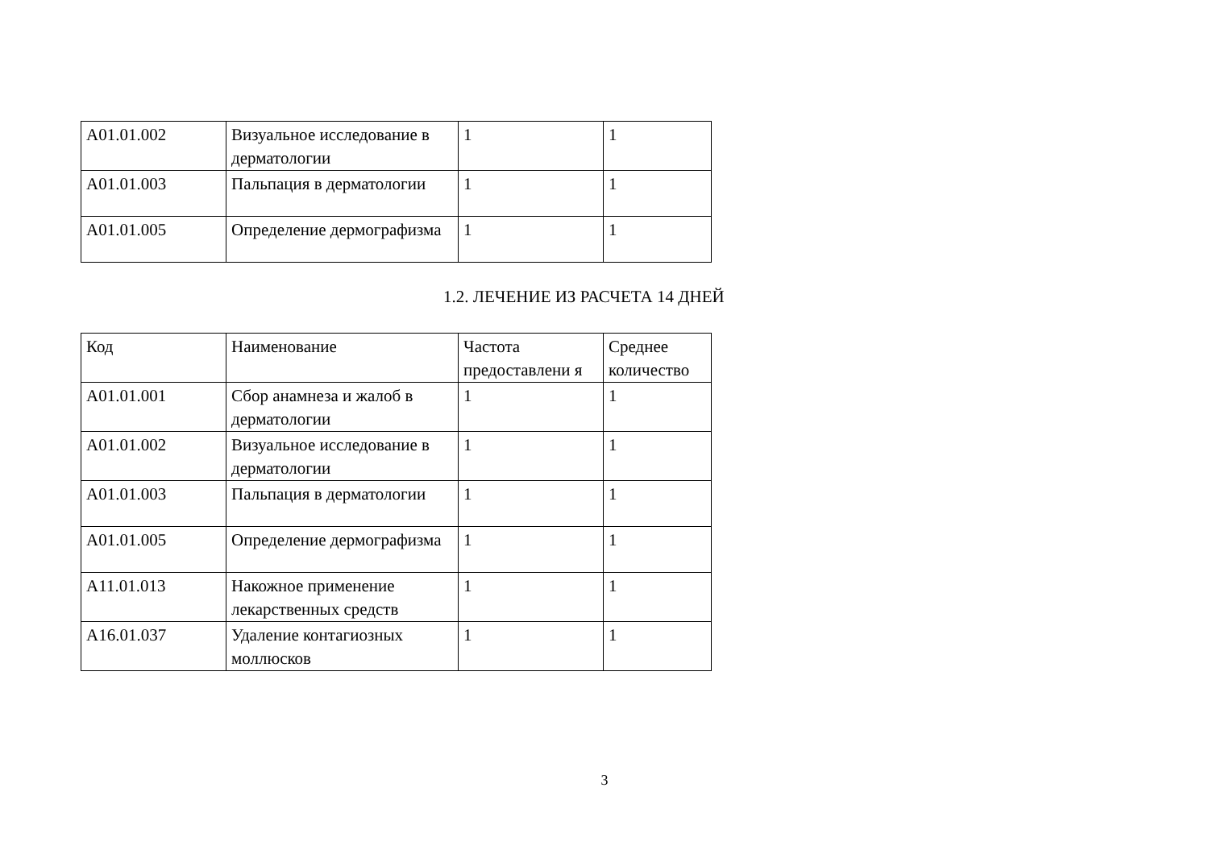| A01.01.002 | Визуальное исследование в дерматологии | 1 | 1 |
| A01.01.003 | Пальпация в дерматологии | 1 | 1 |
| A01.01.005 | Определение дермографизма | 1 | 1 |
1.2. ЛЕЧЕНИЕ ИЗ РАСЧЕТА 14 ДНЕЙ
| Код | Наименование | Частота предоставлени я | Среднее количество |
| --- | --- | --- | --- |
| A01.01.001 | Сбор анамнеза и жалоб в дерматологии | 1 | 1 |
| A01.01.002 | Визуальное исследование в дерматологии | 1 | 1 |
| A01.01.003 | Пальпация в дерматологии | 1 | 1 |
| A01.01.005 | Определение дермографизма | 1 | 1 |
| A11.01.013 | Накожное применение лекарственных средств | 1 | 1 |
| A16.01.037 | Удаление контагиозных моллюсков | 1 | 1 |
3